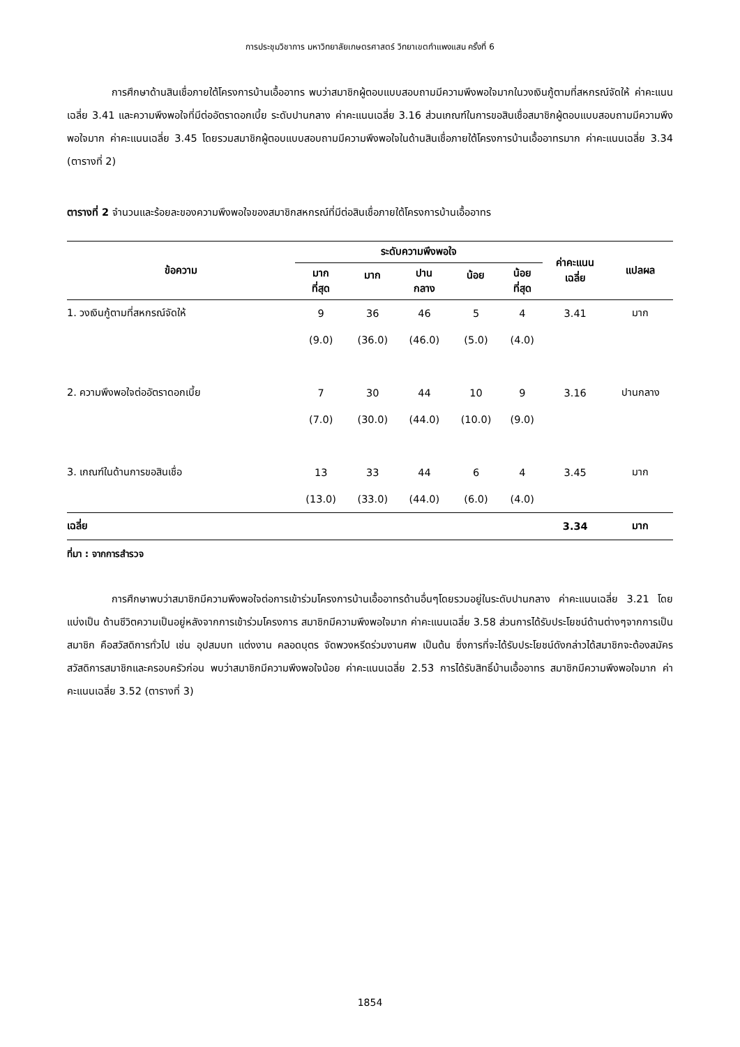การประชุมวิชาการ มหาวิทยาลัยเกษตรศาสตร์ วิทยาเขตกำแพงแสน ครั้งที่ 6
การศึกษาด้านสินเชื่อภายใต้โครงการบ้านเอื้ออาทร พบว่าสมาชิกผู้ตอบแบบสอบถามมีความพึงพอใจมากในวงเงินกู้ตามที่สหกรณ์จัดให้ ค่าคะแนนเฉลี่ย 3.41 และความพึงพอใจที่มีต่ออัตราดอกเบี้ย ระดับปานกลาง ค่าคะแนนเฉลี่ย 3.16 ส่วนเกณฑ์ในการขอสินเชื่อสมาชิกผู้ตอบแบบสอบถามมีความพึงพอใจมาก ค่าคะแนนเฉลี่ย 3.45 โดยรวมสมาชิกผู้ตอบแบบสอบถามมีความพึงพอใจในด้านสินเชื่อภายใต้โครงการบ้านเอื้ออาทรมาก ค่าคะแนนเฉลี่ย 3.34 (ตารางที่ 2)
ตารางที่ 2 จำนวนและร้อยละของความพึงพอใจของสมาชิกสหกรณ์ที่มีต่อสินเชื่อภายใต้โครงการบ้านเอื้ออาทร
| ข้อความ | ระดับความพึงพอใจ | | | | | ค่าคะแนน เฉลี่ย | แปลผล |
| --- | --- | --- | --- | --- | --- | --- | --- |
| | มาก ที่สุด | มาก | ปาน กลาง | น้อย | น้อย ที่สุด | | |
| 1. วงเงินกู้ตามที่สหกรณ์จัดให้ | 9 | 36 | 46 | 5 | 4 | 3.41 | มาก |
| | (9.0) | (36.0) | (46.0) | (5.0) | (4.0) | | |
| 2. ความพึงพอใจต่ออัตราดอกเบี้ย | 7 | 30 | 44 | 10 | 9 | 3.16 | ปานกลาง |
| | (7.0) | (30.0) | (44.0) | (10.0) | (9.0) | | |
| 3. เกณฑ์ในด้านการขอสินเชื่อ | 13 | 33 | 44 | 6 | 4 | 3.45 | มาก |
| | (13.0) | (33.0) | (44.0) | (6.0) | (4.0) | | |
| เฉลี่ย | | | | | | 3.34 | มาก |
ที่มา : จากการสำรวจ
การศึกษาพบว่าสมาชิกมีความพึงพอใจต่อการเข้าร่วมโครงการบ้านเอื้ออาทรด้านอื่นๆโดยรวมอยู่ในระดับปานกลาง ค่าคะแนนเฉลี่ย 3.21 โดยแบ่งเป็น ด้านชีวิตความเป็นอยู่หลังจากการเข้าร่วมโครงการ สมาชิกมีความพึงพอใจมาก ค่าคะแนนเฉลี่ย 3.58 ส่วนการได้รับประโยชน์ด้านต่างๆจากการเป็นสมาชิก คือสวัสดิการทั่วไป เช่น อุปสมบท แต่งงาน คลอดบุตร จัดพวงหรีดร่วมงานศพ เป็นต้น ซึ่งการที่จะได้รับประโยชน์ดังกล่าวได้สมาชิกจะต้องสมัครสวัสดิการสมาชิกและครอบครัวก่อน พบว่าสมาชิกมีความพึงพอใจน้อย ค่าคะแนนเฉลี่ย 2.53 การได้รับสิทธิ์บ้านเอื้ออาทร สมาชิกมีความพึงพอใจมาก ค่าคะแนนเฉลี่ย 3.52 (ตารางที่ 3)
1854